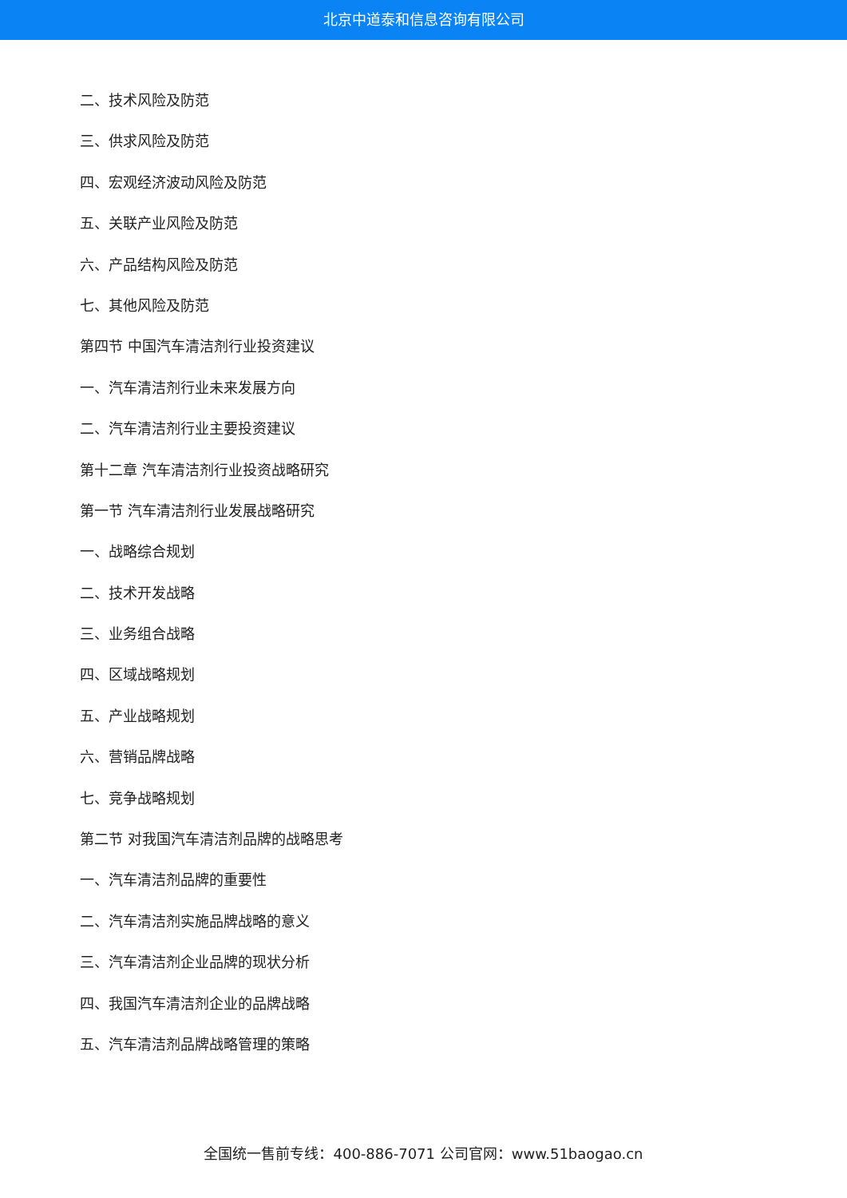北京中道泰和信息咨询有限公司
二、技术风险及防范
三、供求风险及防范
四、宏观经济波动风险及防范
五、关联产业风险及防范
六、产品结构风险及防范
七、其他风险及防范
第四节 中国汽车清洁剂行业投资建议
一、汽车清洁剂行业未来发展方向
二、汽车清洁剂行业主要投资建议
第十二章 汽车清洁剂行业投资战略研究
第一节 汽车清洁剂行业发展战略研究
一、战略综合规划
二、技术开发战略
三、业务组合战略
四、区域战略规划
五、产业战略规划
六、营销品牌战略
七、竞争战略规划
第二节 对我国汽车清洁剂品牌的战略思考
一、汽车清洁剂品牌的重要性
二、汽车清洁剂实施品牌战略的意义
三、汽车清洁剂企业品牌的现状分析
四、我国汽车清洁剂企业的品牌战略
五、汽车清洁剂品牌战略管理的策略
全国统一售前专线：400-886-7071 公司官网：www.51baogao.cn